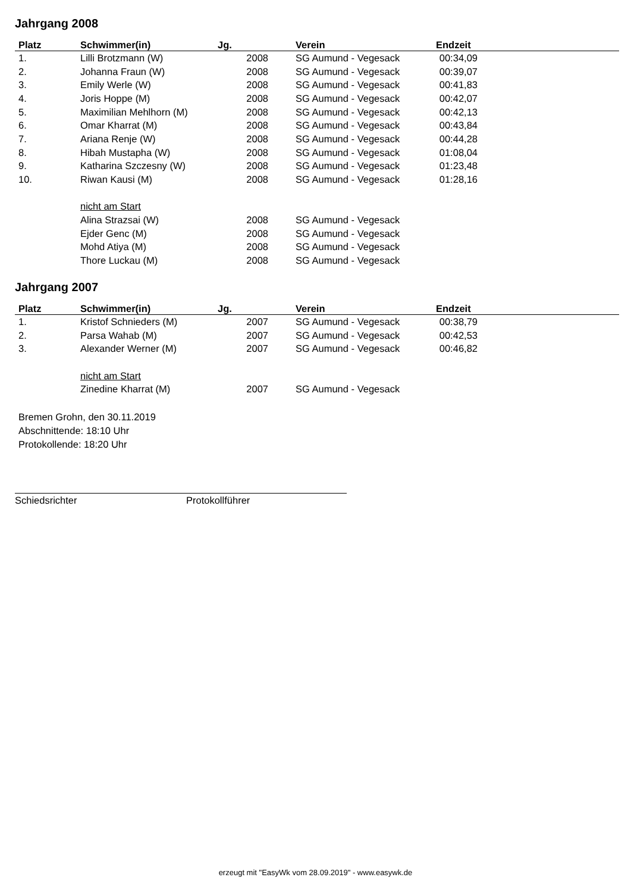Jahrgang 2008
| Platz | Schwimmer(in) | Jg. | Verein | Endzeit | |
| --- | --- | --- | --- | --- | --- |
| 1. | Lilli Brotzmann (W) | 2008 | SG Aumund - Vegesack | 00:34,09 | |
| 2. | Johanna Fraun (W) | 2008 | SG Aumund - Vegesack | 00:39,07 | |
| 3. | Emily Werle (W) | 2008 | SG Aumund - Vegesack | 00:41,83 | |
| 4. | Joris Hoppe (M) | 2008 | SG Aumund - Vegesack | 00:42,07 | |
| 5. | Maximilian Mehlhorn (M) | 2008 | SG Aumund - Vegesack | 00:42,13 | |
| 6. | Omar Kharrat (M) | 2008 | SG Aumund - Vegesack | 00:43,84 | |
| 7. | Ariana Renje (W) | 2008 | SG Aumund - Vegesack | 00:44,28 | |
| 8. | Hibah Mustapha (W) | 2008 | SG Aumund - Vegesack | 01:08,04 | |
| 9. | Katharina Szczesny (W) | 2008 | SG Aumund - Vegesack | 01:23,48 | |
| 10. | Riwan Kausi (M) | 2008 | SG Aumund - Vegesack | 01:28,16 | |
| | nicht am Start | | | | |
| | Alina Strazsai (W) | 2008 | SG Aumund - Vegesack | | |
| | Ejder Genc (M) | 2008 | SG Aumund - Vegesack | | |
| | Mohd Atiya (M) | 2008 | SG Aumund - Vegesack | | |
| | Thore Luckau (M) | 2008 | SG Aumund - Vegesack | | |
Jahrgang 2007
| Platz | Schwimmer(in) | Jg. | Verein | Endzeit | |
| --- | --- | --- | --- | --- | --- |
| 1. | Kristof Schnieders (M) | 2007 | SG Aumund - Vegesack | 00:38,79 | |
| 2. | Parsa Wahab (M) | 2007 | SG Aumund - Vegesack | 00:42,53 | |
| 3. | Alexander Werner (M) | 2007 | SG Aumund - Vegesack | 00:46,82 | |
| | nicht am Start | | | | |
| | Zinedine Kharrat (M) | 2007 | SG Aumund - Vegesack | | |
Bremen Grohn, den 30.11.2019
Abschnittende: 18:10 Uhr
Protokollende: 18:20 Uhr
Schiedsrichter Protokollführer
erzeugt mit "EasyWk vom 28.09.2019" - www.easywk.de